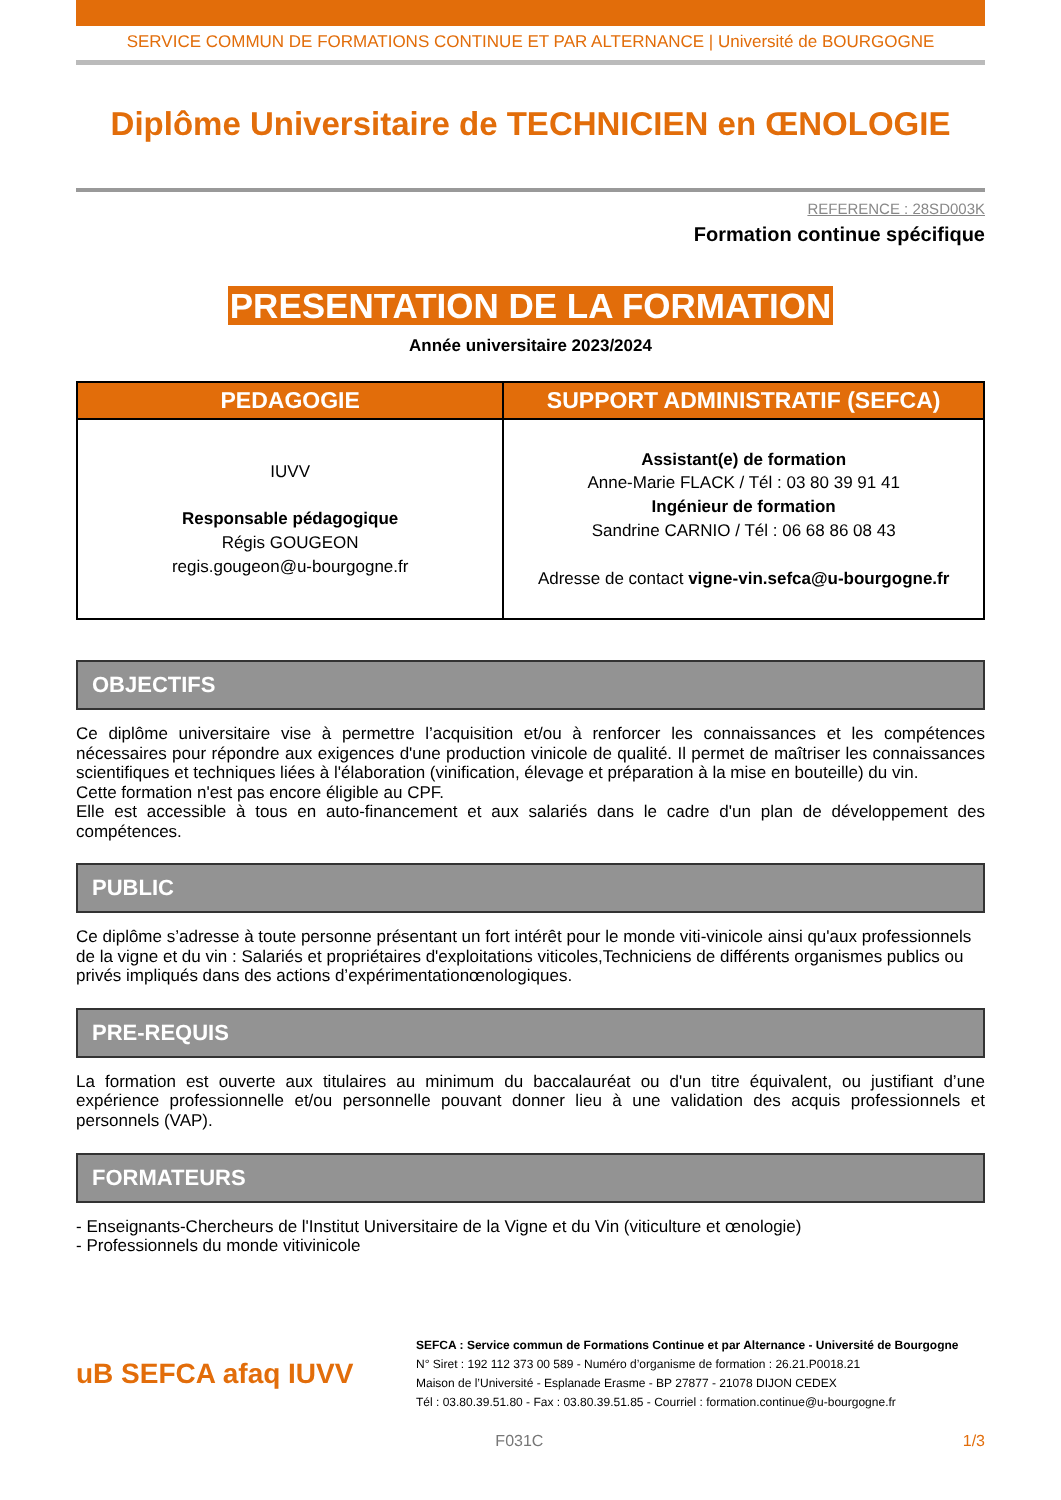SERVICE COMMUN DE FORMATIONS CONTINUE ET PAR ALTERNANCE | Université de BOURGOGNE
Diplôme Universitaire de TECHNICIEN en ŒNOLOGIE
REFERENCE : 28SD003K
Formation continue spécifique
PRESENTATION DE LA FORMATION
Année universitaire 2023/2024
| PEDAGOGIE | SUPPORT ADMINISTRATIF (SEFCA) |
| --- | --- |
| IUVV Responsable pédagogique Régis GOUGEON regis.gougeon@u-bourgogne.fr | Assistant(e) de formation Anne-Marie FLACK / Tél : 03 80 39 91 41 Ingénieur de formation Sandrine CARNIO / Tél : 06 68 86 08 43 Adresse de contact vigne-vin.sefca@u-bourgogne.fr |
OBJECTIFS
Ce diplôme universitaire vise à permettre l’acquisition et/ou à renforcer les connaissances et les compétences nécessaires pour répondre aux exigences d'une production vinicole de qualité. Il permet de maîtriser les connaissances scientifiques et techniques liées à l'élaboration (vinification, élevage et préparation à la mise en bouteille) du vin.
Cette formation n'est pas encore éligible au CPF.
Elle est accessible à tous en auto-financement et aux salariés dans le cadre d'un plan de développement des compétences.
PUBLIC
Ce diplôme s’adresse à toute personne présentant un fort intérêt pour le monde viti-vinicole ainsi qu'aux professionnels de la vigne et du vin : Salariés et propriétaires d'exploitations viticoles,Techniciens de différents organismes publics ou privés impliqués dans des actions d’expérimentationœnologiques.
PRE-REQUIS
La formation est ouverte aux titulaires au minimum du baccalauréat ou d'un titre équivalent, ou justifiant d’une expérience professionnelle et/ou personnelle pouvant donner lieu à une validation des acquis professionnels et personnels (VAP).
FORMATEURS
- Enseignants-Chercheurs de l'Institut Universitaire de la Vigne et du Vin (viticulture et œnologie)
- Professionnels du monde vitivinicole
uB SEFCA afaq IUVV
SEFCA : Service commun de Formations Continue et par Alternance - Université de Bourgogne
N° Siret : 192 112 373 00 589 - Numéro d’organisme de formation : 26.21.P0018.21
Maison de l’Université - Esplanade Erasme - BP 27877 - 21078 DIJON CEDEX
Tél : 03.80.39.51.80 - Fax : 03.80.39.51.85 - Courriel : formation.continue@u-bourgogne.fr
F031C 1/3